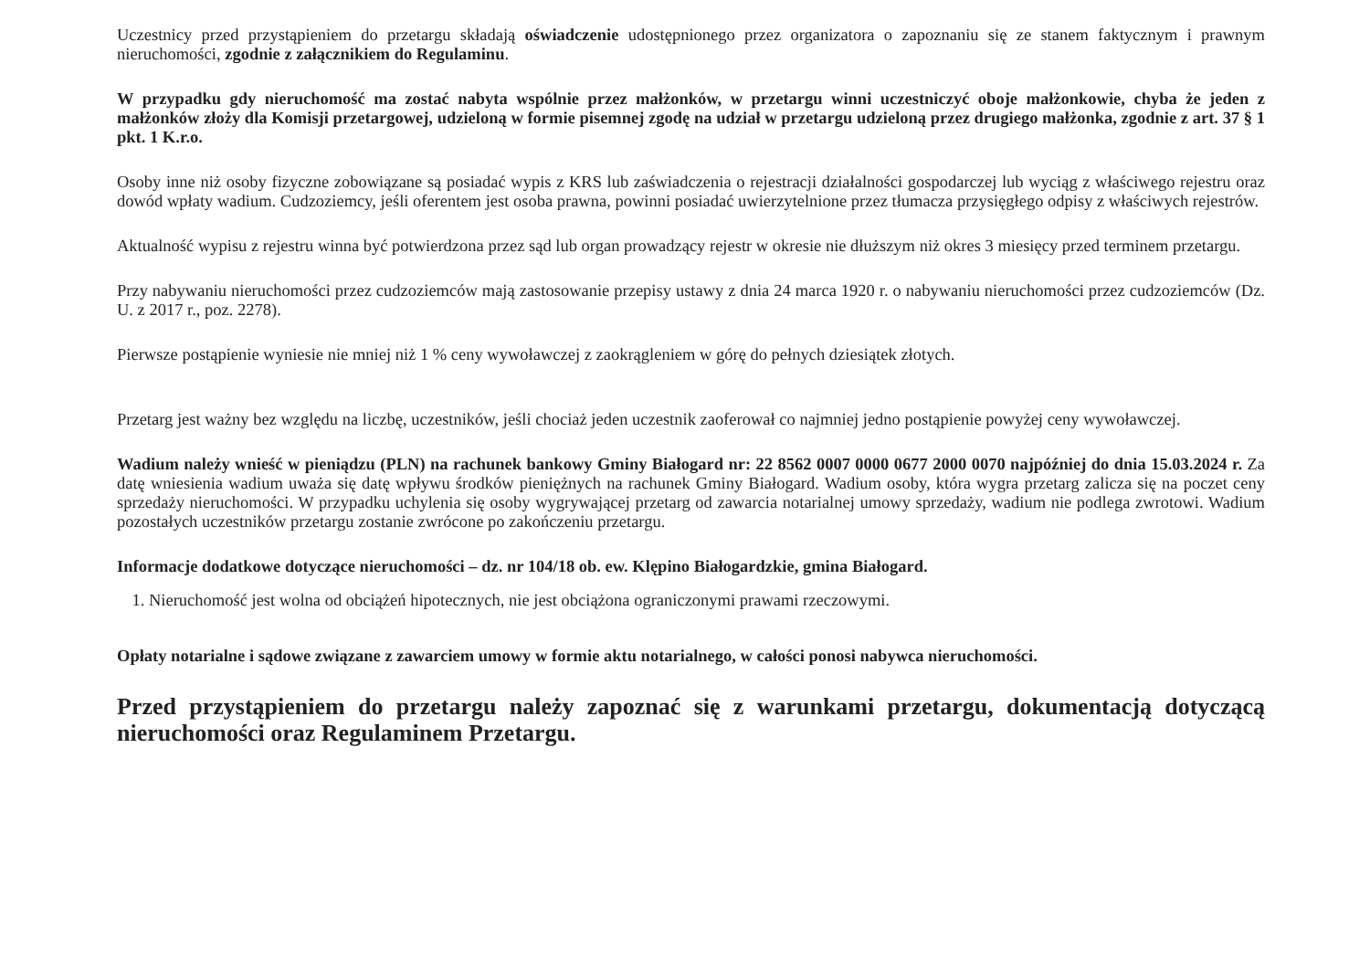Uczestnicy przed przystąpieniem do przetargu składają oświadczenie udostępnionego przez organizatora o zapoznaniu się ze stanem faktycznym i prawnym nieruchomości, zgodnie z załącznikiem do Regulaminu.
W przypadku gdy nieruchomość ma zostać nabyta wspólnie przez małżonków, w przetargu winni uczestniczyć oboje małżonkowie, chyba że jeden z małżonków złoży dla Komisji przetargowej, udzieloną w formie pisemnej zgodę na udział w przetargu udzieloną przez drugiego małżonka, zgodnie z art. 37 § 1 pkt. 1 K.r.o.
Osoby inne niż osoby fizyczne zobowiązane są posiadać wypis z KRS lub zaświadczenia o rejestracji działalności gospodarczej lub wyciąg z właściwego rejestru oraz dowód wpłaty wadium. Cudzoziemcy, jeśli oferentem jest osoba prawna, powinni posiadać uwierzytelnione przez tłumacza przysięgłego odpisy z właściwych rejestrów.
Aktualność wypisu z rejestru winna być potwierdzona przez sąd lub organ prowadzący rejestr w okresie nie dłuższym niż okres 3 miesięcy przed terminem przetargu.
Przy nabywaniu nieruchomości przez cudzoziemców mają zastosowanie przepisy ustawy z dnia 24 marca 1920 r. o nabywaniu nieruchomości przez cudzoziemców (Dz. U. z 2017 r., poz. 2278).
Pierwsze postąpienie wyniesie nie mniej niż 1 % ceny wywoławczej z zaokrągleniem w górę do pełnych dziesiątek złotych.
Przetarg jest ważny bez względu na liczbę, uczestników, jeśli chociaż jeden uczestnik zaoferował co najmniej jedno postąpienie powyżej ceny wywoławczej.
Wadium należy wnieść w pieniądzu (PLN) na rachunek bankowy Gminy Białogard nr: 22 8562 0007 0000 0677 2000 0070 najpóźniej do dnia 15.03.2024 r. Za datę wniesienia wadium uważa się datę wpływu środków pieniężnych na rachunek Gminy Białogard. Wadium osoby, która wygra przetarg zalicza się na poczet ceny sprzedaży nieruchomości. W przypadku uchylenia się osoby wygrywającej przetarg od zawarcia notarialnej umowy sprzedaży, wadium nie podlega zwrotowi. Wadium pozostałych uczestników przetargu zostanie zwrócone po zakończeniu przetargu.
Informacje dodatkowe dotyczące nieruchomości – dz. nr 104/18 ob. ew. Klępino Białogardzkie, gmina Białogard.
1. Nieruchomość jest wolna od obciążeń hipotecznych, nie jest obciążona ograniczonymi prawami rzeczowymi.
Opłaty notarialne i sądowe związane z zawarciem umowy w formie aktu notarialnego, w całości ponosi nabywca nieruchomości.
Przed przystąpieniem do przetargu należy zapoznać się z warunkami przetargu, dokumentacją dotyczącą nieruchomości oraz Regulaminem Przetargu.